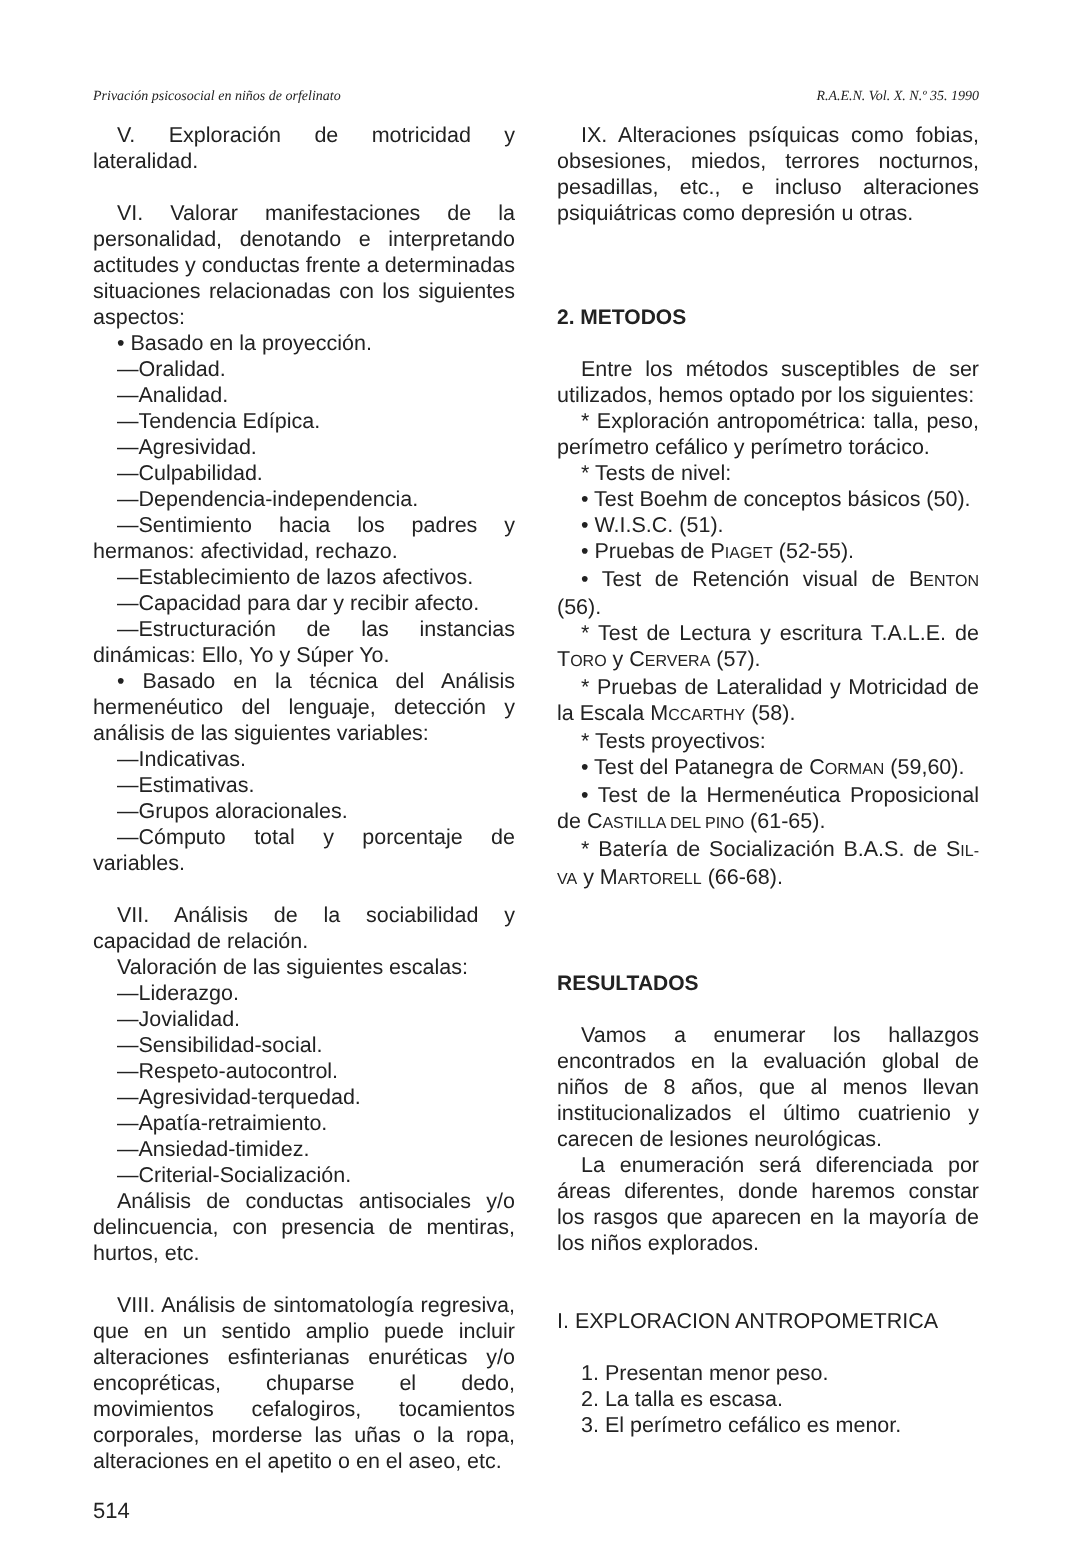Privación psicosocial en niños de orfelinato R.A.E.N. Vol. X. N.º 35. 1990
V. Exploración de motricidad y lateralidad.
VI. Valorar manifestaciones de la personalidad, denotando e interpretando actitudes y conductas frente a determinadas situaciones relacionadas con los siguientes aspectos:
• Basado en la proyección.
—Oralidad.
—Analidad.
—Tendencia Edípica.
—Agresividad.
—Culpabilidad.
—Dependencia-independencia.
—Sentimiento hacia los padres y hermanos: afectividad, rechazo.
—Establecimiento de lazos afectivos.
—Capacidad para dar y recibir afecto.
—Estructuración de las instancias dinámicas: Ello, Yo y Súper Yo.
• Basado en la técnica del Análisis hermenéutico del lenguaje, detección y análisis de las siguientes variables:
—Indicativas.
—Estimativas.
—Grupos aloracionales.
—Cómputo total y porcentaje de variables.
VII. Análisis de la sociabilidad y capacidad de relación.
Valoración de las siguientes escalas:
—Liderazgo.
—Jovialidad.
—Sensibilidad-social.
—Respeto-autocontrol.
—Agresividad-terquedad.
—Apatía-retraimiento.
—Ansiedad-timidez.
—Criterial-Socialización.
Análisis de conductas antisociales y/o delincuencia, con presencia de mentiras, hurtos, etc.
VIII. Análisis de sintomatología regresiva, que en un sentido amplio puede incluir alteraciones esfinterianas enuréticas y/o encopréticas, chuparse el dedo, movimientos cefalogiros, tocamientos corporales, morderse las uñas o la ropa, alteraciones en el apetito o en el aseo, etc.
IX. Alteraciones psíquicas como fobias, obsesiones, miedos, terrores nocturnos, pesadillas, etc., e incluso alteraciones psiquiátricas como depresión u otras.
2. METODOS
Entre los métodos susceptibles de ser utilizados, hemos optado por los siguientes:
* Exploración antropométrica: talla, peso, perímetro cefálico y perímetro torácico.
* Tests de nivel:
• Test Boehm de conceptos básicos (50).
• W.I.S.C. (51).
• Pruebas de PIAGET (52-55).
• Test de Retención visual de BENTON (56).
* Test de Lectura y escritura T.A.L.E. de TORO y CERVERA (57).
* Pruebas de Lateralidad y Motricidad de la Escala MCCARTHY (58).
* Tests proyectivos:
• Test del Patanegra de CORMAN (59,60).
• Test de la Hermenéutica Proposicional de CASTILLA DEL PINO (61-65).
* Batería de Socialización B.A.S. de SIL-VA y MARTORELL (66-68).
RESULTADOS
Vamos a enumerar los hallazgos encontrados en la evaluación global de niños de 8 años, que al menos llevan institucionalizados el último cuatrienio y carecen de lesiones neurológicas.
La enumeración será diferenciada por áreas diferentes, donde haremos constar los rasgos que aparecen en la mayoría de los niños explorados.
I. EXPLORACION ANTROPOMETRICA
1. Presentan menor peso.
2. La talla es escasa.
3. El perímetro cefálico es menor.
514